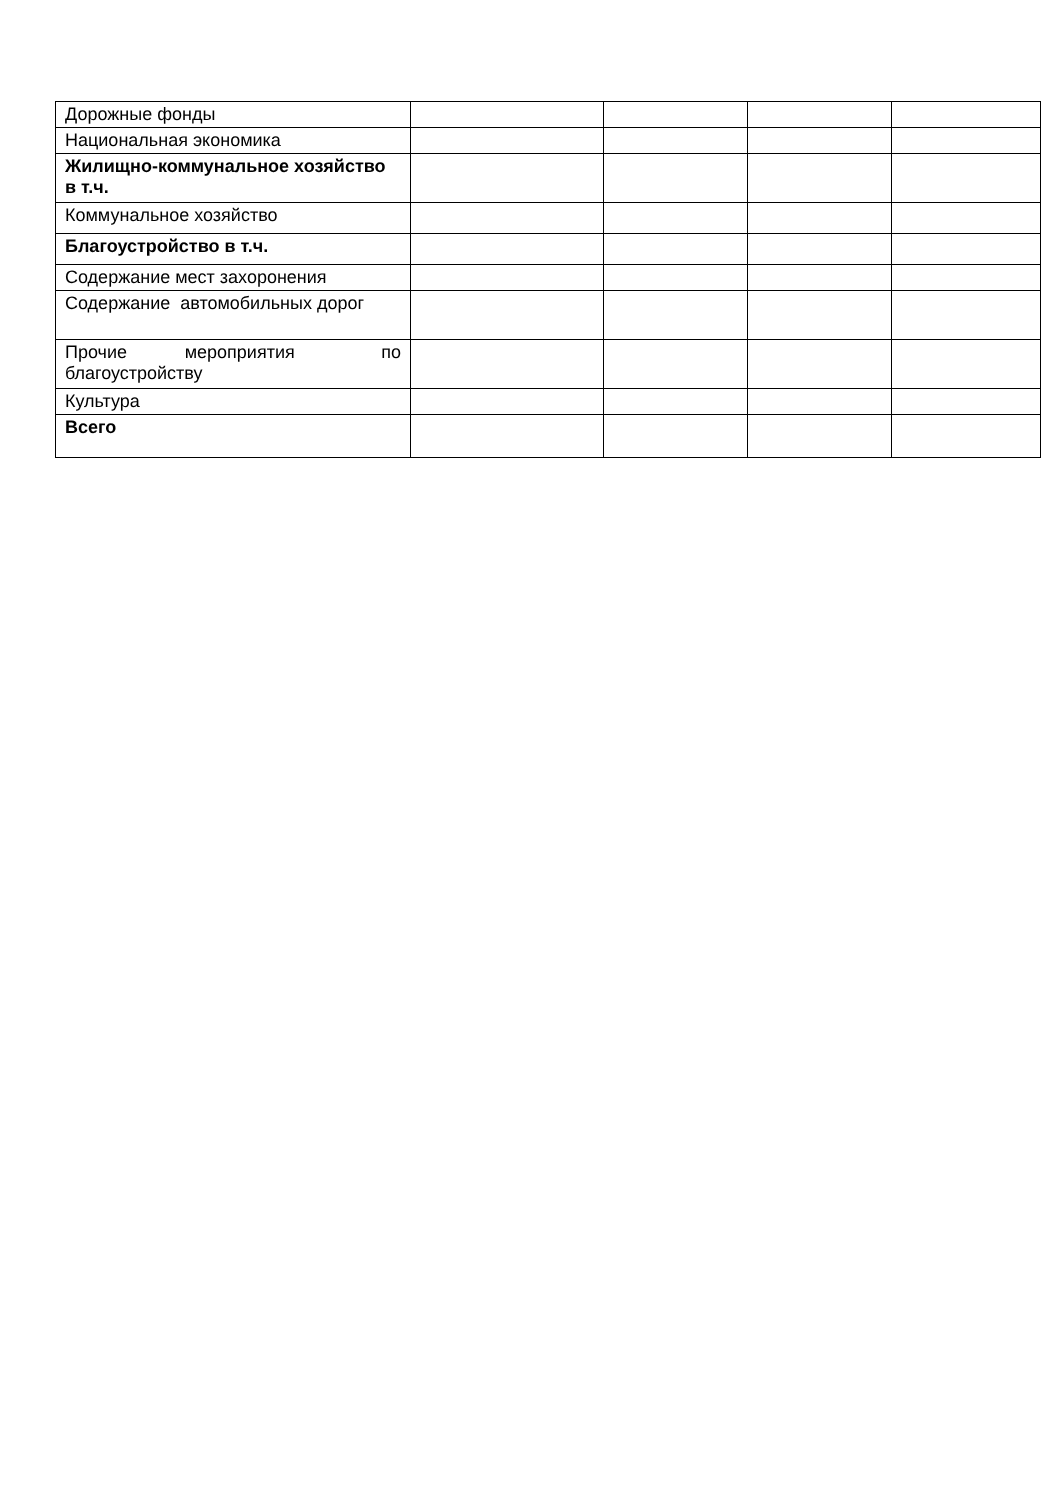| Дорожные фонды | | | | |
| Национальная экономика | | | | |
| Жилищно-коммунальное хозяйство в т.ч. | | | | |
| Коммунальное хозяйство | | | | |
| Благоустройство в т.ч. | | | | |
| Содержание мест захоронения | | | | |
| Содержание автомобильных дорог | | | | |
| Прочие мероприятия по благоустройству | | | | |
| Культура | | | | |
| Всего | | | | |